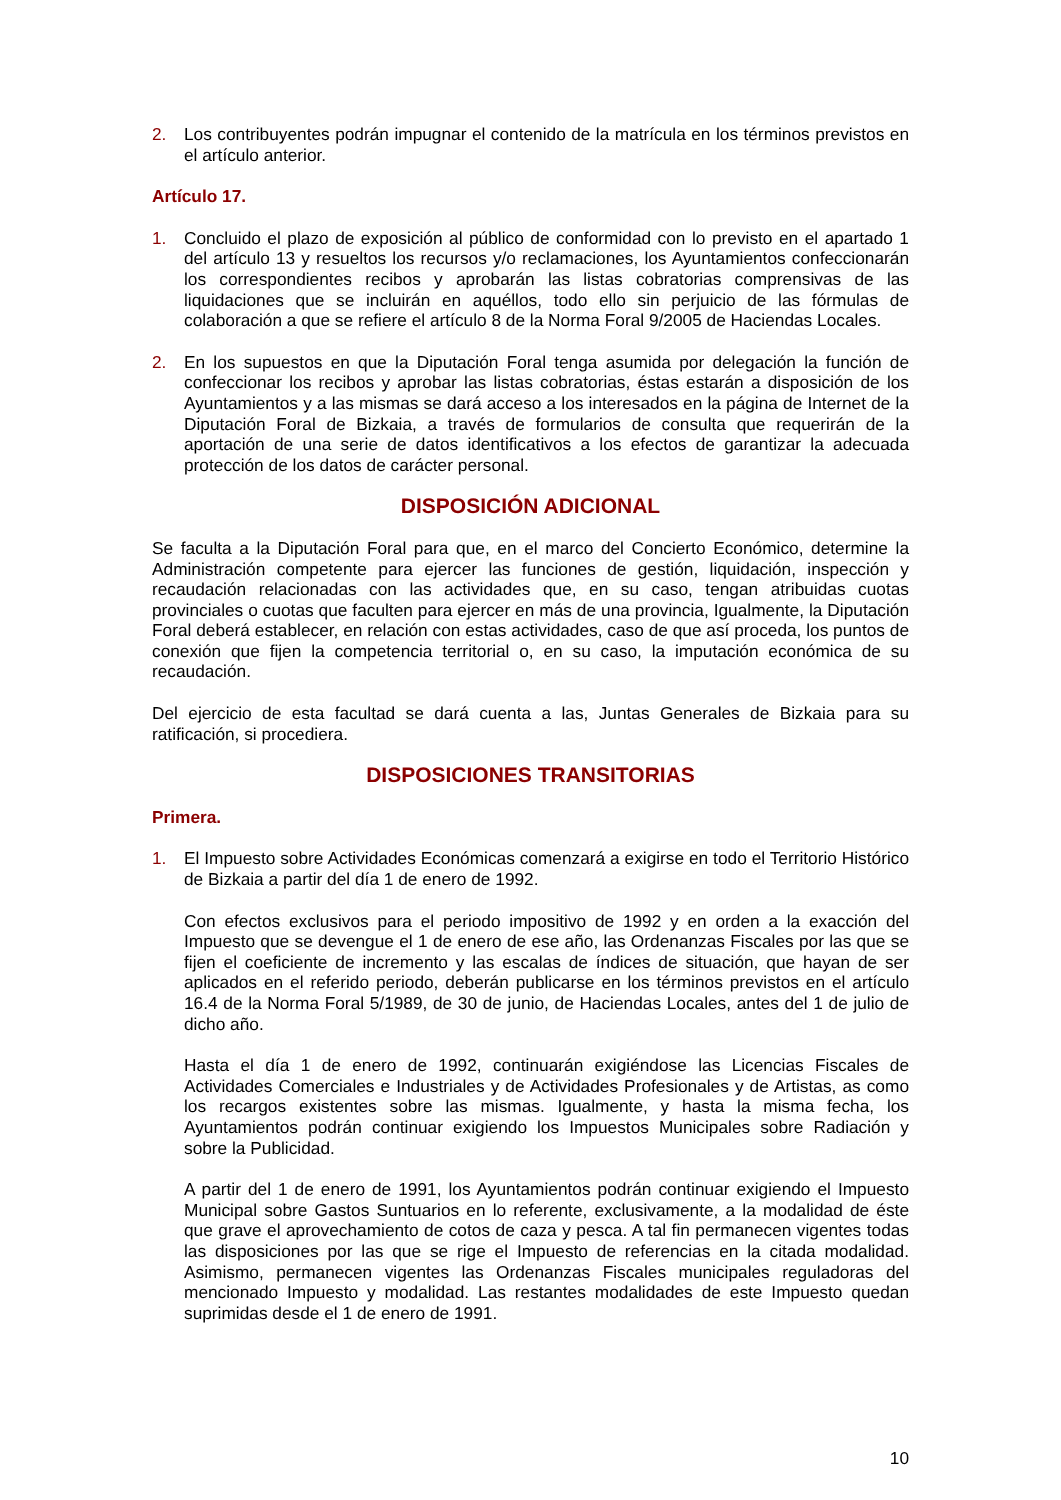2. Los contribuyentes podrán impugnar el contenido de la matrícula en los términos previstos en el artículo anterior.
Artículo 17.
1. Concluido el plazo de exposición al público de conformidad con lo previsto en el apartado 1 del artículo 13 y resueltos los recursos y/o reclamaciones, los Ayuntamientos confeccionarán los correspondientes recibos y aprobarán las listas cobratorias comprensivas de las liquidaciones que se incluirán en aquéllos, todo ello sin perjuicio de las fórmulas de colaboración a que se refiere el artículo 8 de la Norma Foral 9/2005 de Haciendas Locales.
2. En los supuestos en que la Diputación Foral tenga asumida por delegación la función de confeccionar los recibos y aprobar las listas cobratorias, éstas estarán a disposición de los Ayuntamientos y a las mismas se dará acceso a los interesados en la página de Internet de la Diputación Foral de Bizkaia, a través de formularios de consulta que requerirán de la aportación de una serie de datos identificativos a los efectos de garantizar la adecuada protección de los datos de carácter personal.
DISPOSICIÓN ADICIONAL
Se faculta a la Diputación Foral para que, en el marco del Concierto Económico, determine la Administración competente para ejercer las funciones de gestión, liquidación, inspección y recaudación relacionadas con las actividades que, en su caso, tengan atribuidas cuotas provinciales o cuotas que faculten para ejercer en más de una provincia, Igualmente, la Diputación Foral deberá establecer, en relación con estas actividades, caso de que así proceda, los puntos de conexión que fijen la competencia territorial o, en su caso, la imputación económica de su recaudación.
Del ejercicio de esta facultad se dará cuenta a las, Juntas Generales de Bizkaia para su ratificación, si procediera.
DISPOSICIONES TRANSITORIAS
Primera.
1. El Impuesto sobre Actividades Económicas comenzará a exigirse en todo el Territorio Histórico de Bizkaia a partir del día 1 de enero de 1992.
Con efectos exclusivos para el periodo impositivo de 1992 y en orden a la exacción del Impuesto que se devengue el 1 de enero de ese año, las Ordenanzas Fiscales por las que se fijen el coeficiente de incremento y las escalas de índices de situación, que hayan de ser aplicados en el referido periodo, deberán publicarse en los términos previstos en el artículo 16.4 de la Norma Foral 5/1989, de 30 de junio, de Haciendas Locales, antes del 1 de julio de dicho año.
Hasta el día 1 de enero de 1992, continuarán exigiéndose las Licencias Fiscales de Actividades Comerciales e Industriales y de Actividades Profesionales y de Artistas, as como los recargos existentes sobre las mismas. Igualmente, y hasta la misma fecha, los Ayuntamientos podrán continuar exigiendo los Impuestos Municipales sobre Radiación y sobre la Publicidad.
A partir del 1 de enero de 1991, los Ayuntamientos podrán continuar exigiendo el Impuesto Municipal sobre Gastos Suntuarios en lo referente, exclusivamente, a la modalidad de éste que grave el aprovechamiento de cotos de caza y pesca. A tal fin permanecen vigentes todas las disposiciones por las que se rige el Impuesto de referencias en la citada modalidad. Asimismo, permanecen vigentes las Ordenanzas Fiscales municipales reguladoras del mencionado Impuesto y modalidad. Las restantes modalidades de este Impuesto quedan suprimidas desde el 1 de enero de 1991.
10